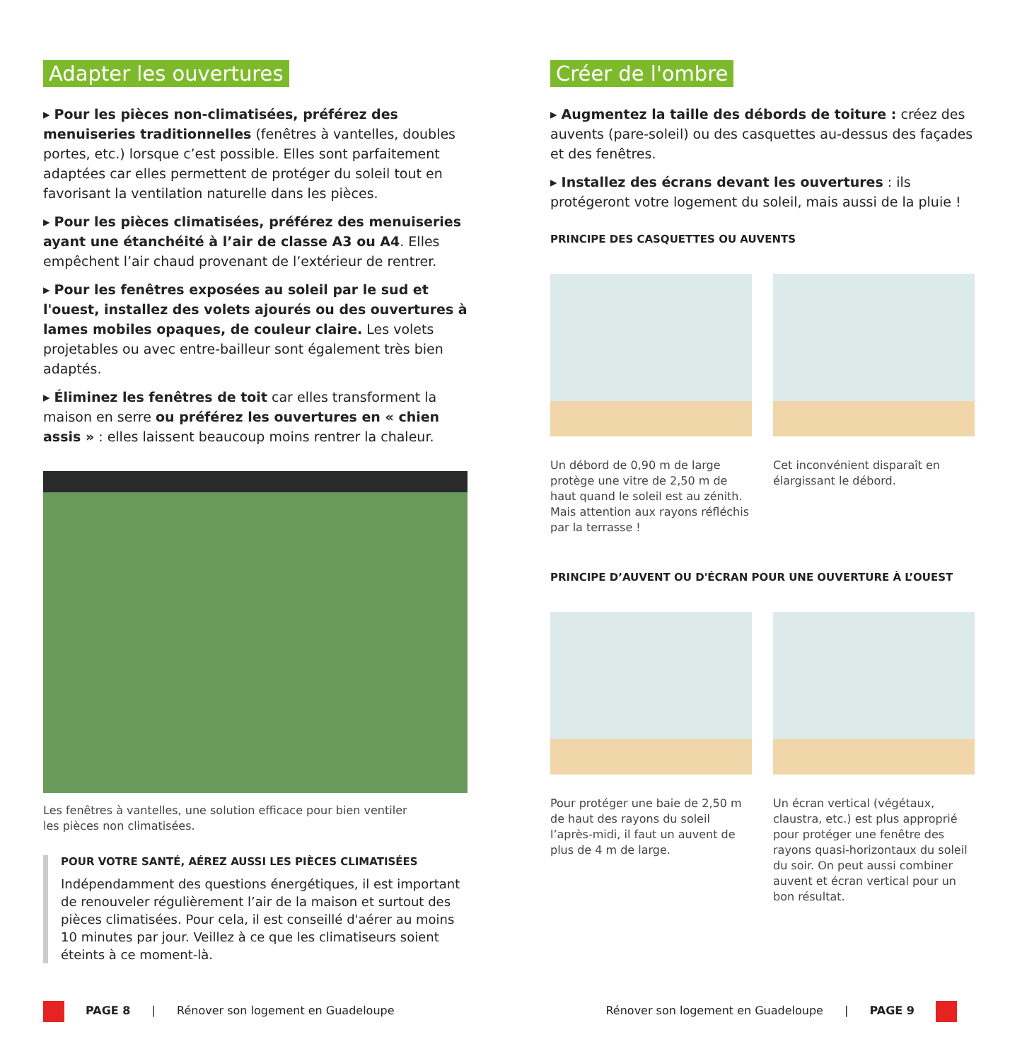Adapter les ouvertures
▸ Pour les pièces non-climatisées, préférez des menuiseries traditionnelles (fenêtres à vantelles, doubles portes, etc.) lorsque c’est possible. Elles sont parfaitement adaptées car elles permettent de protéger du soleil tout en favorisant la ventilation naturelle dans les pièces.
▸ Pour les pièces climatisées, préférez des menuiseries ayant une étanchéité à l’air de classe A3 ou A4. Elles empêchent l’air chaud provenant de l’extérieur de rentrer.
▸ Pour les fenêtres exposées au soleil par le sud et l'ouest, installez des volets ajourés ou des ouvertures à lames mobiles opaques, de couleur claire. Les volets projetables ou avec entre-bailleur sont également très bien adaptés.
▸ Éliminez les fenêtres de toit car elles transforment la maison en serre ou préférez les ouvertures en « chien assis » : elles laissent beaucoup moins rentrer la chaleur.
Les fenêtres à vantelles, une solution efficace pour bien ventiler
les pièces non climatisées.
POUR VOTRE SANTÉ, AÉREZ AUSSI LES PIÈCES CLIMATISÉES
Indépendamment des questions énergétiques, il est important de renouveler régulièrement l’air de la maison et surtout des pièces climatisées. Pour cela, il est conseillé d'aérer au moins 10 minutes par jour. Veillez à ce que les climatiseurs soient éteints à ce moment-là.
Créer de l'ombre
▸ Augmentez la taille des débords de toiture : créez des auvents (pare-soleil) ou des casquettes au-dessus des façades et des fenêtres.
▸ Installez des écrans devant les ouvertures : ils protégeront votre logement du soleil, mais aussi de la pluie !
PRINCIPE DES CASQUETTES OU AUVENTS
Un débord de 0,90 m de large protège une vitre de 2,50 m de haut quand le soleil est au zénith. Mais attention aux rayons réfléchis par la terrasse !
Cet inconvénient disparaît en élargissant le débord.
PRINCIPE D’AUVENT OU D'ÉCRAN POUR UNE OUVERTURE À L’OUEST
Pour protéger une baie de 2,50 m de haut des rayons du soleil l’après-midi, il faut un auvent de plus de 4 m de large.
Un écran vertical (végétaux, claustra, etc.) est plus approprié pour protéger une fenêtre des rayons quasi-horizontaux du soleil du soir. On peut aussi combiner auvent et écran vertical pour un bon résultat.
PAGE 8 | Rénover son logement en Guadeloupe
Rénover son logement en Guadeloupe | PAGE 9